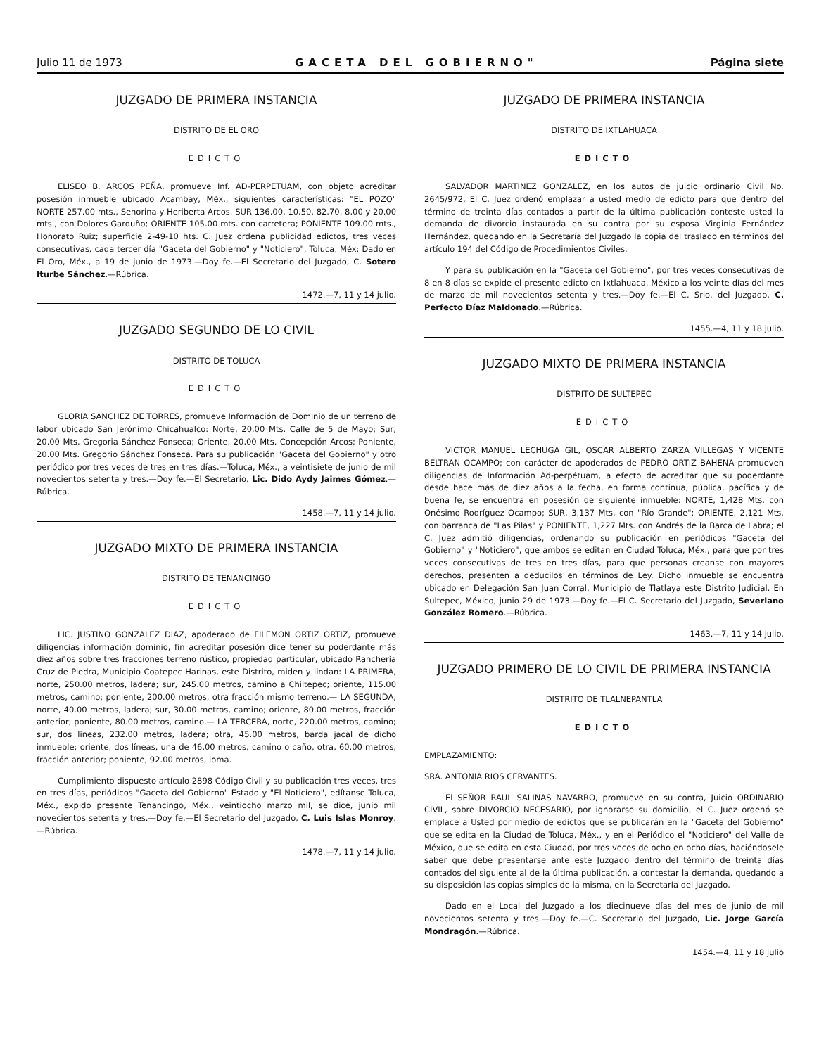Julio 11 de 1973 GACETA DEL GOBIERNO" Página siete
JUZGADO DE PRIMERA INSTANCIA
DISTRITO DE EL ORO
EDICTO
ELISEO B. ARCOS PEÑA, promueve Inf. AD-PERPETUAM, con objeto acreditar posesión inmueble ubicado Acambay, Méx., siguientes características: "EL POZO" NORTE 257.00 mts., Senorina y Heriberta Arcos. SUR 136.00, 10.50, 82.70, 8.00 y 20.00 mts., con Dolores Garduño; ORIENTE 105.00 mts. con carretera; PONIENTE 109.00 mts., Honorato Ruiz; superficie 2-49-10 hts. C. Juez ordena publicidad edictos, tres veces consecutivas, cada tercer día "Gaceta del Gobierno" y "Noticiero", Toluca, Méx; Dado en El Oro, Méx., a 19 de junio de 1973.—Doy fe.—El Secretario del Juzgado, C. Sotero Iturbe Sánchez.—Rúbrica.
1472.—7, 11 y 14 julio.
JUZGADO SEGUNDO DE LO CIVIL
DISTRITO DE TOLUCA
EDICTO
GLORIA SANCHEZ DE TORRES, promueve Información de Dominio de un terreno de labor ubicado San Jerónimo Chicahualco: Norte, 20.00 Mts. Calle de 5 de Mayo; Sur, 20.00 Mts. Gregoria Sánchez Fonseca; Oriente, 20.00 Mts. Concepción Arcos; Poniente, 20.00 Mts. Gregorio Sánchez Fonseca. Para su publicación "Gaceta del Gobierno" y otro periódico por tres veces de tres en tres días.—Toluca, Méx., a veintisiete de junio de mil novecientos setenta y tres.—Doy fe.—El Secretario, Lic. Dido Aydy Jaimes Gómez.—Rúbrica.
1458.—7, 11 y 14 julio.
JUZGADO MIXTO DE PRIMERA INSTANCIA
DISTRITO DE TENANCINGO
EDICTO
LIC. JUSTINO GONZALEZ DIAZ, apoderado de FILEMON ORTIZ ORTIZ, promueve diligencias información dominio, fin acreditar posesión dice tener su poderdante más diez años sobre tres fracciones terreno rústico, propiedad particular, ubicado Ranchería Cruz de Piedra, Municipio Coatepec Harinas, este Distrito, miden y lindan: LA PRIMERA, norte, 250.00 metros, ladera; sur, 245.00 metros, camino a Chiltepec; oriente, 115.00 metros, camino; poniente, 200.00 metros, otra fracción mismo terreno.— LA SEGUNDA, norte, 40.00 metros, ladera; sur, 30.00 metros, camino; oriente, 80.00 metros, fracción anterior; poniente, 80.00 metros, camino.— LA TERCERA, norte, 220.00 metros, camino; sur, dos líneas, 232.00 metros, ladera; otra, 45.00 metros, barda jacal de dicho inmueble; oriente, dos líneas, una de 46.00 metros, camino o caño, otra, 60.00 metros, fracción anterior; poniente, 92.00 metros, loma.
Cumplimiento dispuesto artículo 2898 Código Civil y su publicación tres veces, tres en tres días, periódicos "Gaceta del Gobierno" Estado y "El Noticiero", edítanse Toluca, Méx., expido presente Tenancingo, Méx., veintiocho marzo mil, se dice, junio mil novecientos setenta y tres.—Doy fe.—El Secretario del Juzgado, C. Luis Islas Monroy.—Rúbrica.
1478.—7, 11 y 14 julio.
JUZGADO DE PRIMERA INSTANCIA
DISTRITO DE IXTLAHUACA
EDICTO
SALVADOR MARTINEZ GONZALEZ, en los autos de juicio ordinario Civil No. 2645/972, El C. Juez ordenó emplazar a usted medio de edicto para que dentro del término de treinta días contados a partir de la última publicación conteste usted la demanda de divorcio instaurada en su contra por su esposa Virginia Fernández Hernández, quedando en la Secretaría del Juzgado la copia del traslado en términos del artículo 194 del Código de Procedimientos Civiles.
Y para su publicación en la "Gaceta del Gobierno", por tres veces consecutivas de 8 en 8 días se expide el presente edicto en Ixtlahuaca, México a los veinte días del mes de marzo de mil novecientos setenta y tres.—Doy fe.—El C. Srio. del Juzgado, C. Perfecto Díaz Maldonado.—Rúbrica.
1455.—4, 11 y 18 julio.
JUZGADO MIXTO DE PRIMERA INSTANCIA
DISTRITO DE SULTEPEC
EDICTO
VICTOR MANUEL LECHUGA GIL, OSCAR ALBERTO ZARZA VILLEGAS Y VICENTE BELTRAN OCAMPO; con carácter de apoderados de PEDRO ORTIZ BAHENA promueven diligencias de Información Ad-perpétuam, a efecto de acreditar que su poderdante desde hace más de diez años a la fecha, en forma continua, pública, pacífica y de buena fe, se encuentra en posesión de siguiente inmueble: NORTE, 1,428 Mts. con Onésimo Rodríguez Ocampo; SUR, 3,137 Mts. con "Río Grande"; ORIENTE, 2,121 Mts. con barranca de "Las Pilas" y PONIENTE, 1,227 Mts. con Andrés de la Barca de Labra; el C. Juez admitió diligencias, ordenando su publicación en periódicos "Gaceta del Gobierno" y "Noticiero", que ambos se editan en Ciudad Toluca, Méx., para que por tres veces consecutivas de tres en tres días, para que personas creanse con mayores derechos, presenten a deducilos en términos de Ley. Dicho inmueble se encuentra ubicado en Delegación San Juan Corral, Municipio de Tlatlaya este Distrito Judicial. En Sultepec, México, junio 29 de 1973.—Doy fe.—El C. Secretario del Juzgado, Severiano González Romero.—Rúbrica.
1463.—7, 11 y 14 julio.
JUZGADO PRIMERO DE LO CIVIL DE PRIMERA INSTANCIA
DISTRITO DE TLALNEPANTLA
EDICTO
EMPLAZAMIENTO:
SRA. ANTONIA RIOS CERVANTES.
El SEÑOR RAUL SALINAS NAVARRO, promueve en su contra, Juicio ORDINARIO CIVIL, sobre DIVORCIO NECESARIO, por ignorarse su domicilio, el C. Juez ordenó se emplace a Usted por medio de edictos que se publicarán en la "Gaceta del Gobierno" que se edita en la Ciudad de Toluca, Méx., y en el Periódico el "Noticiero" del Valle de México, que se edita en esta Ciudad, por tres veces de ocho en ocho días, haciéndosele saber que debe presentarse ante este Juzgado dentro del término de treinta días contados del siguiente al de la última publicación, a contestar la demanda, quedando a su disposición las copias simples de la misma, en la Secretaría del Juzgado.
Dado en el Local del Juzgado a los diecinueve días del mes de junio de mil novecientos setenta y tres.—Doy fe.—C. Secretario del Juzgado, Lic. Jorge García Mondragón.—Rúbrica.
1454.—4, 11 y 18 julio